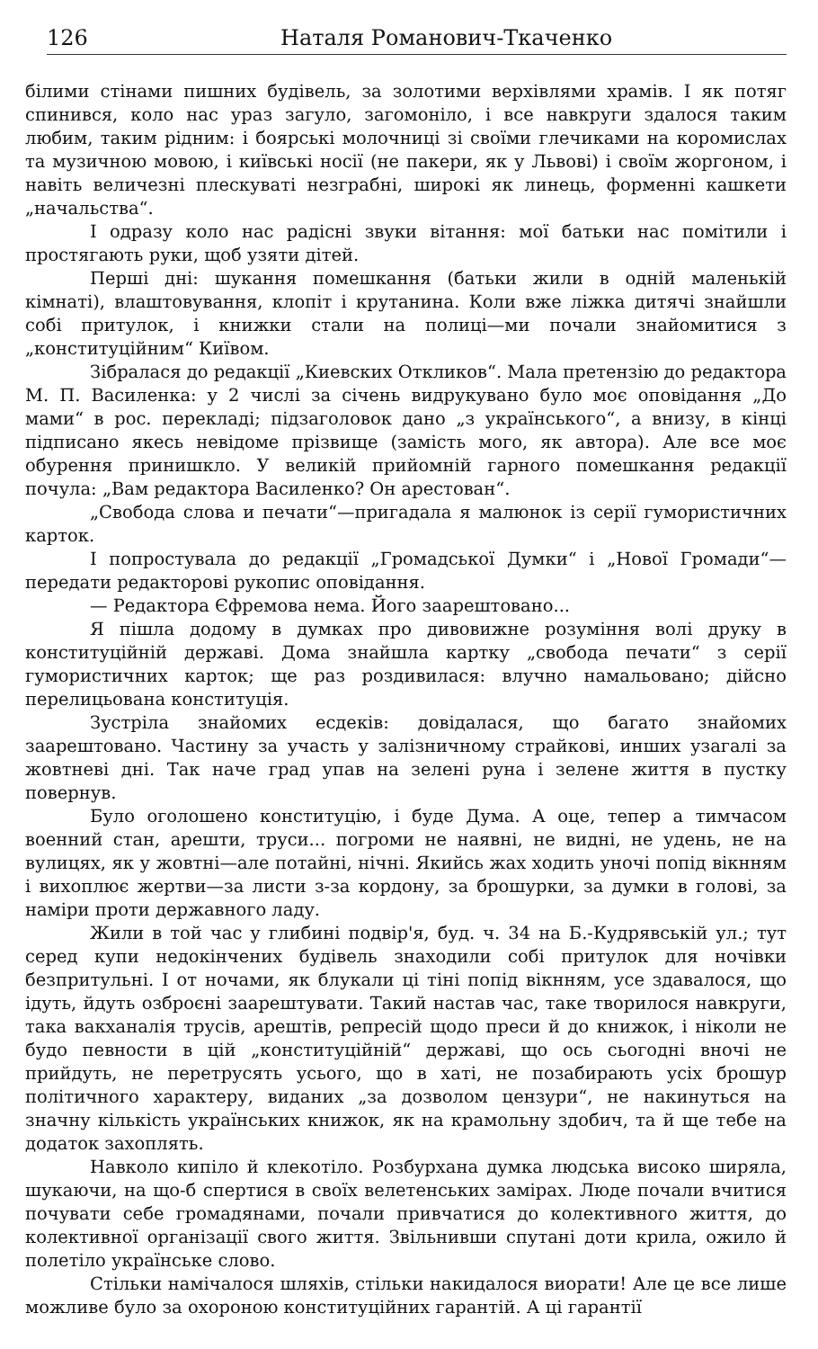126 Наталя Романович-Ткаченко
білими стінами пишних будівель, за золотими верхівлями храмів. І як потяг спинився, коло нас ураз загуло, загомоніло, і все навкруги здалося таким любим, таким рідним: і боярські молочниці зі своїми глечиками на коромислах та музичною мовою, і київські носії (не пакери, як у Львові) і своїм жоргоном, і навіть величезні плескуваті незграбні, широкі як линець, форменні кашкети „начальства“.
І одразу коло нас радісні звуки вітання: мої батьки нас помітили і простягають руки, щоб узяти дітей.
Перші дні: шукання помешкання (батьки жили в одній маленькій кімнаті), влаштовування, клопіт і крутанина. Коли вже ліжка дитячі знайшли собі притулок, і книжки стали на полиці—ми почали знайомитися з „конституційним“ Київом.
Зібралася до редакції „Киевских Откликов“. Мала претензію до редактора М. П. Василенка: у 2 числі за січень видрукувано було моє оповідання „До мами“ в рос. перекладі; підзаголовок дано „з українського“, а внизу, в кінці підписано якесь невідоме прізвище (замість мого, як автора). Але все моє обурення принишкло. У великій прийомній гарного помешкання редакції почула: „Вам редактора Василенко? Он арестован“.
„Свобода слова и печати“—пригадала я малюнок із серії гумористичних карток.
І попростувала до редакції „Громадської Думки“ і „Нової Громади“— передати редакторові рукопис оповідання.
— Редактора Єфремова нема. Його заарештовано...
Я пішла додому в думках про дивовижне розуміння волі друку в конституційній державі. Дома знайшла картку „свобода печати“ з серії гумористичних карток; ще раз роздивилася: влучно намальовано; дійсно перелицьована конституція.
Зустріла знайомих есдеків: довідалася, що багато знайомих заарештовано. Частину за участь у залізничному страйкові, инших узагалі за жовтневі дні. Так наче град упав на зелені руна і зелене життя в пустку повернув.
Було оголошено конституцію, і буде Дума. А оце, тепер а тимчасом военний стан, арешти, труси... погроми не наявні, не видні, не удень, не на вулицях, як у жовтні—але потайні, нічні. Якийсь жах ходить уночі попід вікнням і вихоплює жертви—за листи з-за кордону, за брошурки, за думки в голові, за наміри проти державного ладу.
Жили в той час у глибині подвір'я, буд. ч. 34 на Б.-Кудрявській ул.; тут серед купи недокінчених будівель знаходили собі притулок для ночівки безпритульні. І от ночами, як блукали ці тіні попід вікнням, усе здавалося, що ідуть, йдуть озброєні заарештувати. Такий настав час, таке творилося навкруги, така вакханалія трусів, арештів, репресій щодо преси й до книжок, і ніколи не будо певности в цій „конституційній“ державі, що ось сьогодні вночі не прийдуть, не перетрусять усього, що в хаті, не позабирають усіх брошур політичного характеру, виданих „за дозволом цензури“, не накинуться на значну кількість українських книжок, як на крамольну здобич, та й ще тебе на додаток захоплять.
Навколо кипіло й клекотіло. Розбурхана думка людська високо ширяла, шукаючи, на що-б спертися в своїх велетенських замірах. Люде почали вчитися почувати себе громадянами, почали привчатися до колективного життя, до колективної організації свого життя. Звільнивши спутані доти крила, ожило й полетіло українське слово.
Стільки намічалося шляхів, стільки накидалося виорати! Але це все лише можливе було за охороною конституційних гарантій. А ці гарантії